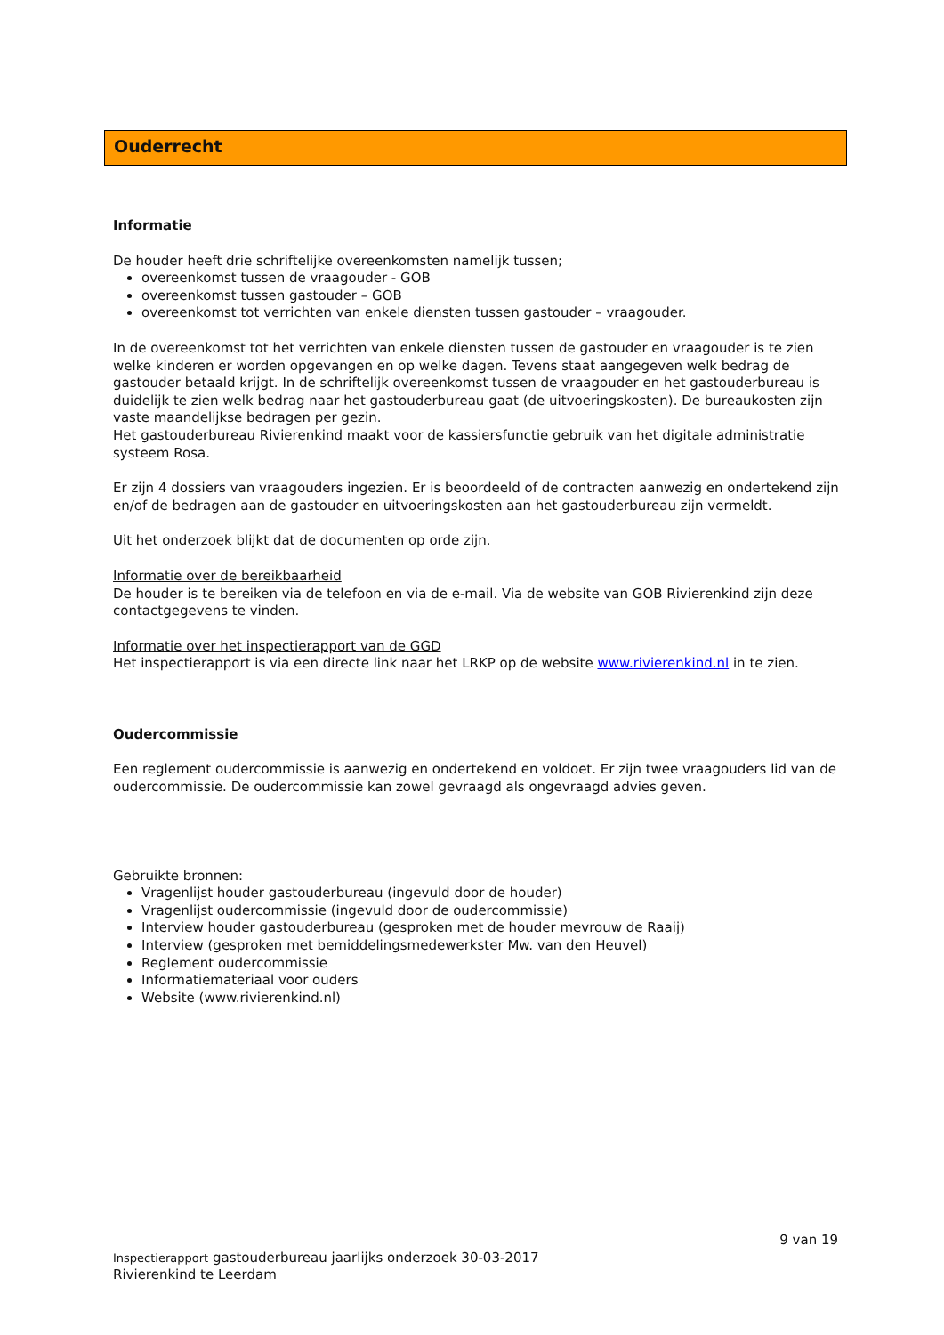Ouderrecht
Informatie
De houder heeft drie schriftelijke overeenkomsten namelijk tussen;
overeenkomst tussen de vraagouder - GOB
overeenkomst tussen gastouder – GOB
overeenkomst tot verrichten van enkele diensten tussen gastouder – vraagouder.
In de overeenkomst tot het verrichten van enkele diensten tussen de gastouder en vraagouder is te zien welke kinderen er worden opgevangen en op welke dagen. Tevens staat aangegeven welk bedrag de gastouder betaald krijgt. In de schriftelijk overeenkomst tussen de vraagouder en het gastouderbureau is duidelijk te zien welk bedrag naar het gastouderbureau gaat (de uitvoeringskosten). De bureaukosten zijn vaste maandelijkse bedragen per gezin.
Het gastouderbureau Rivierenkind maakt voor de kassiersfunctie gebruik van het digitale administratie systeem Rosa.
Er zijn 4 dossiers van vraagouders ingezien. Er is beoordeeld of de contracten aanwezig en ondertekend zijn en/of de bedragen aan de gastouder en uitvoeringskosten aan het gastouderbureau zijn vermeldt.
Uit het onderzoek blijkt dat de documenten op orde zijn.
Informatie over de bereikbaarheid
De houder is te bereiken via de telefoon en via de e-mail. Via de website van GOB Rivierenkind zijn deze contactgegevens te vinden.
Informatie over het inspectierapport van de GGD
Het inspectierapport is via een directe link naar het LRKP op de website www.rivierenkind.nl in te zien.
Oudercommissie
Een reglement oudercommissie is aanwezig en ondertekend en voldoet. Er zijn twee vraagouders lid van de oudercommissie. De oudercommissie kan zowel gevraagd als ongevraagd advies geven.
Gebruikte bronnen:
Vragenlijst houder gastouderbureau (ingevuld door de houder)
Vragenlijst oudercommissie (ingevuld door de oudercommissie)
Interview houder gastouderbureau (gesproken met de houder mevrouw de Raaij)
Interview (gesproken met bemiddelingsmedewerkster Mw. van den Heuvel)
Reglement oudercommissie
Informatiemateriaal voor ouders
Website (www.rivierenkind.nl)
9 van 19
Inspectierapport gastouderbureau jaarlijks onderzoek 30-03-2017
Rivierenkind te Leerdam